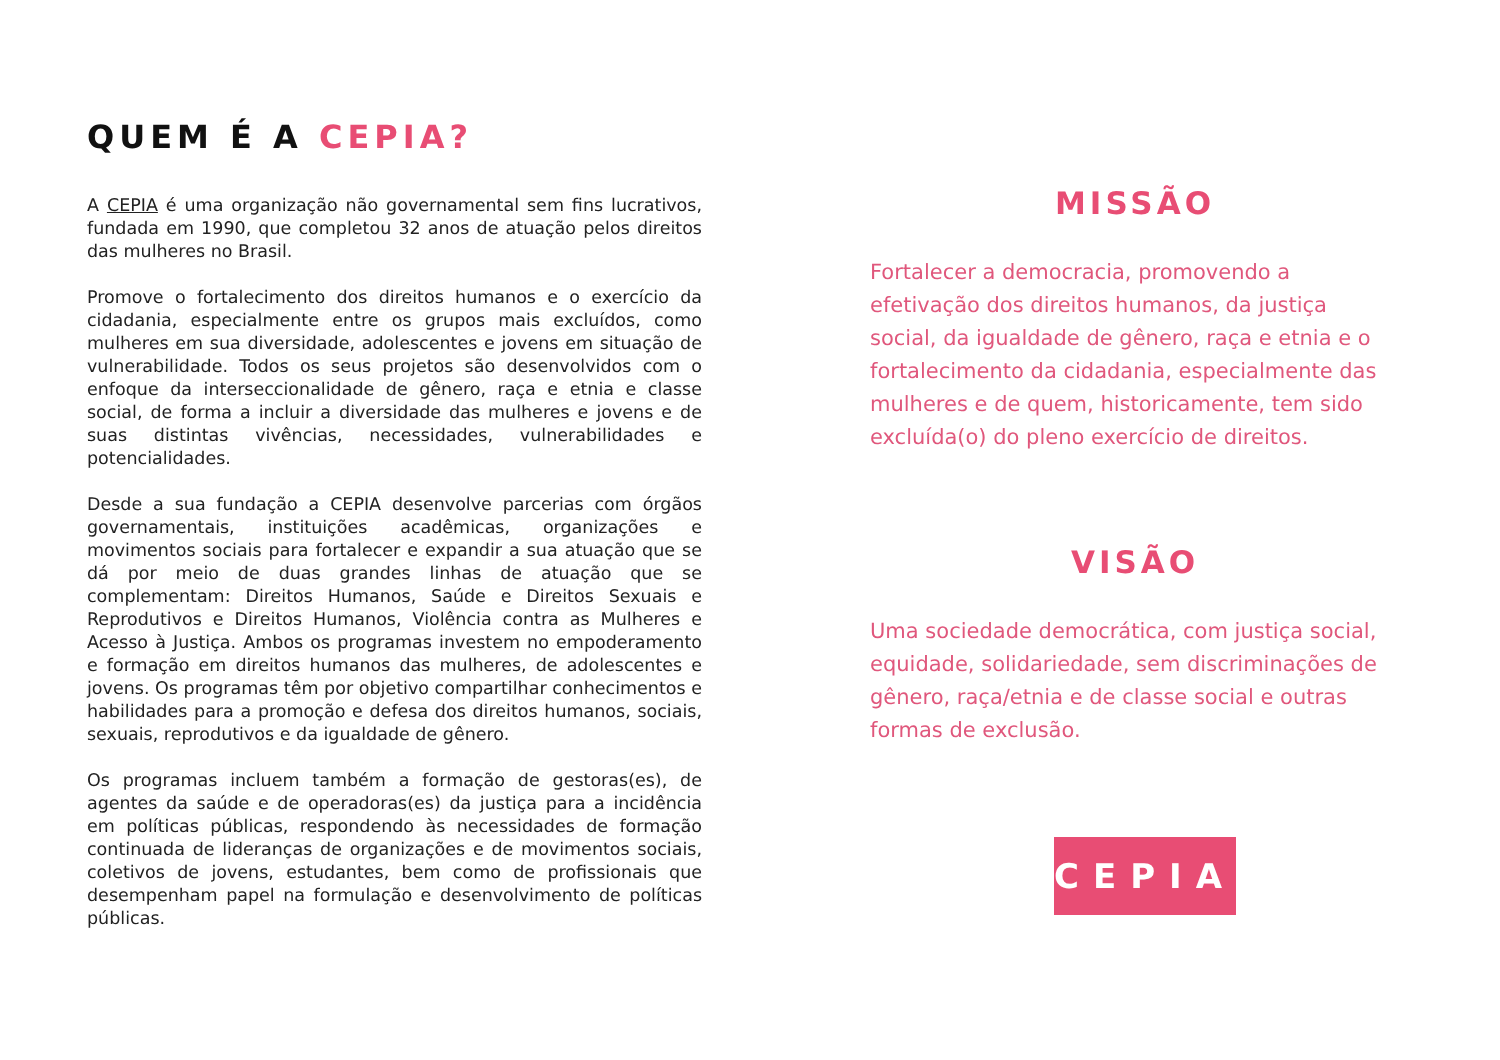QUEM É A CEPIA?
A CEPIA é uma organização não governamental sem fins lucrativos, fundada em 1990, que completou 32 anos de atuação pelos direitos das mulheres no Brasil.
Promove o fortalecimento dos direitos humanos e o exercício da cidadania, especialmente entre os grupos mais excluídos, como mulheres em sua diversidade, adolescentes e jovens em situação de vulnerabilidade. Todos os seus projetos são desenvolvidos com o enfoque da interseccionalidade de gênero, raça e etnia e classe social, de forma a incluir a diversidade das mulheres e jovens e de suas distintas vivências, necessidades, vulnerabilidades e potencialidades.
Desde a sua fundação a CEPIA desenvolve parcerias com órgãos governamentais, instituições acadêmicas, organizações e movimentos sociais para fortalecer e expandir a sua atuação que se dá por meio de duas grandes linhas de atuação que se complementam: Direitos Humanos, Saúde e Direitos Sexuais e Reprodutivos e Direitos Humanos, Violência contra as Mulheres e Acesso à Justiça. Ambos os programas investem no empoderamento e formação em direitos humanos das mulheres, de adolescentes e jovens. Os programas têm por objetivo compartilhar conhecimentos e habilidades para a promoção e defesa dos direitos humanos, sociais, sexuais, reprodutivos e da igualdade de gênero.
Os programas incluem também a formação de gestoras(es), de agentes da saúde e de operadoras(es) da justiça para a incidência em políticas públicas, respondendo às necessidades de formação continuada de lideranças de organizações e de movimentos sociais, coletivos de jovens, estudantes, bem como de profissionais que desempenham papel na formulação e desenvolvimento de políticas públicas.
MISSÃO
Fortalecer a democracia, promovendo a efetivação dos direitos humanos, da justiça social, da igualdade de gênero, raça e etnia e o fortalecimento da cidadania, especialmente das mulheres e de quem, historicamente, tem sido excluída(o) do pleno exercício de direitos.
VISÃO
Uma sociedade democrática, com justiça social, equidade, solidariedade, sem discriminações de gênero, raça/etnia e de classe social e outras formas de exclusão.
CEPIA